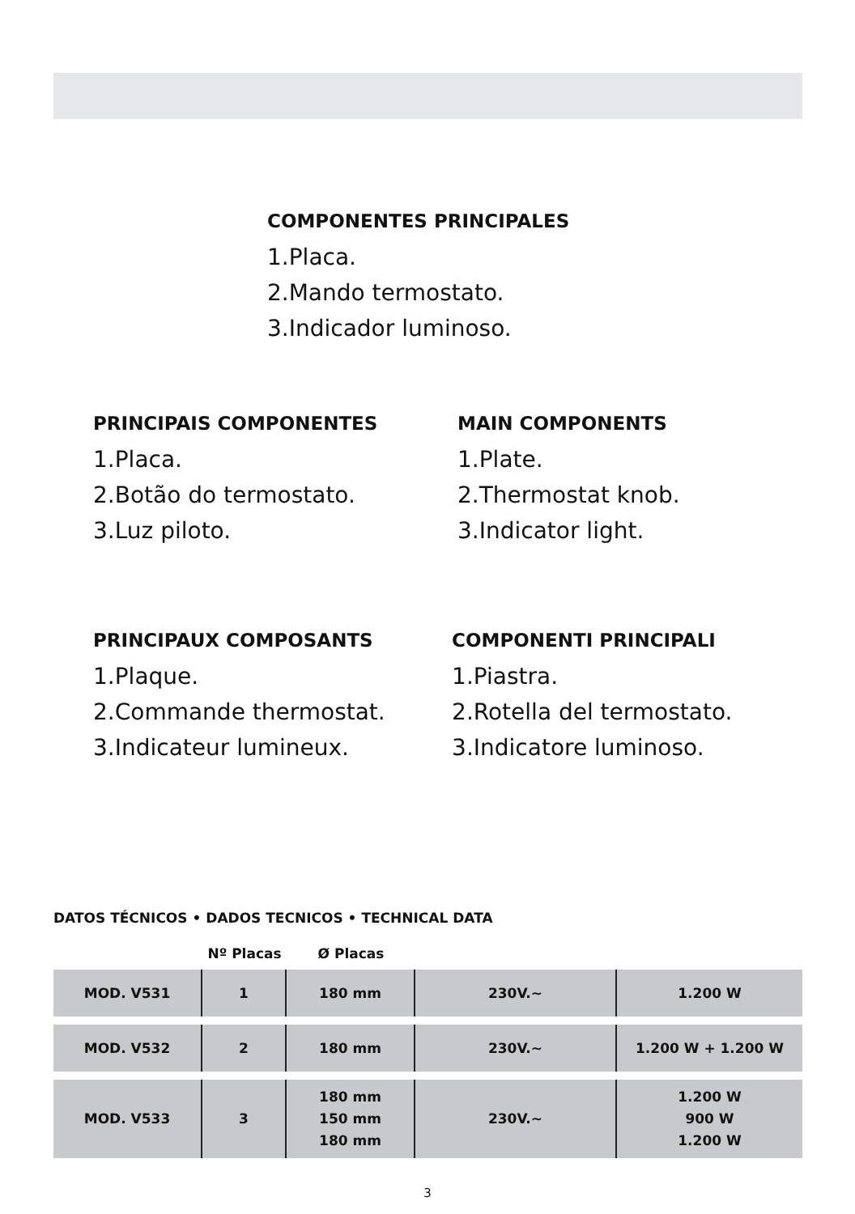COMPONENTES PRINCIPALES
1.Placa.
2.Mando termostato.
3.Indicador luminoso.
PRINCIPAIS COMPONENTES
1.Placa.
2.Botão do termostato.
3.Luz piloto.
MAIN COMPONENTS
1.Plate.
2.Thermostat knob.
3.Indicator light.
PRINCIPAUX COMPOSANTS
1.Plaque.
2.Commande thermostat.
3.Indicateur lumineux.
COMPONENTI PRINCIPALI
1.Piastra.
2.Rotella del termostato.
3.Indicatore luminoso.
DATOS TÉCNICOS • DADOS TECNICOS • TECHNICAL DATA
| | Nº Placas | Ø Placas | | |
| --- | --- | --- | --- | --- |
| MOD. V531 | 1 | 180 mm | 230V.~ | 1.200 W |
| MOD. V532 | 2 | 180 mm | 230V.~ | 1.200 W + 1.200 W |
| MOD. V533 | 3 | 180 mm 150 mm 180 mm | 230V.~ | 1.200 W 900 W 1.200 W |
3